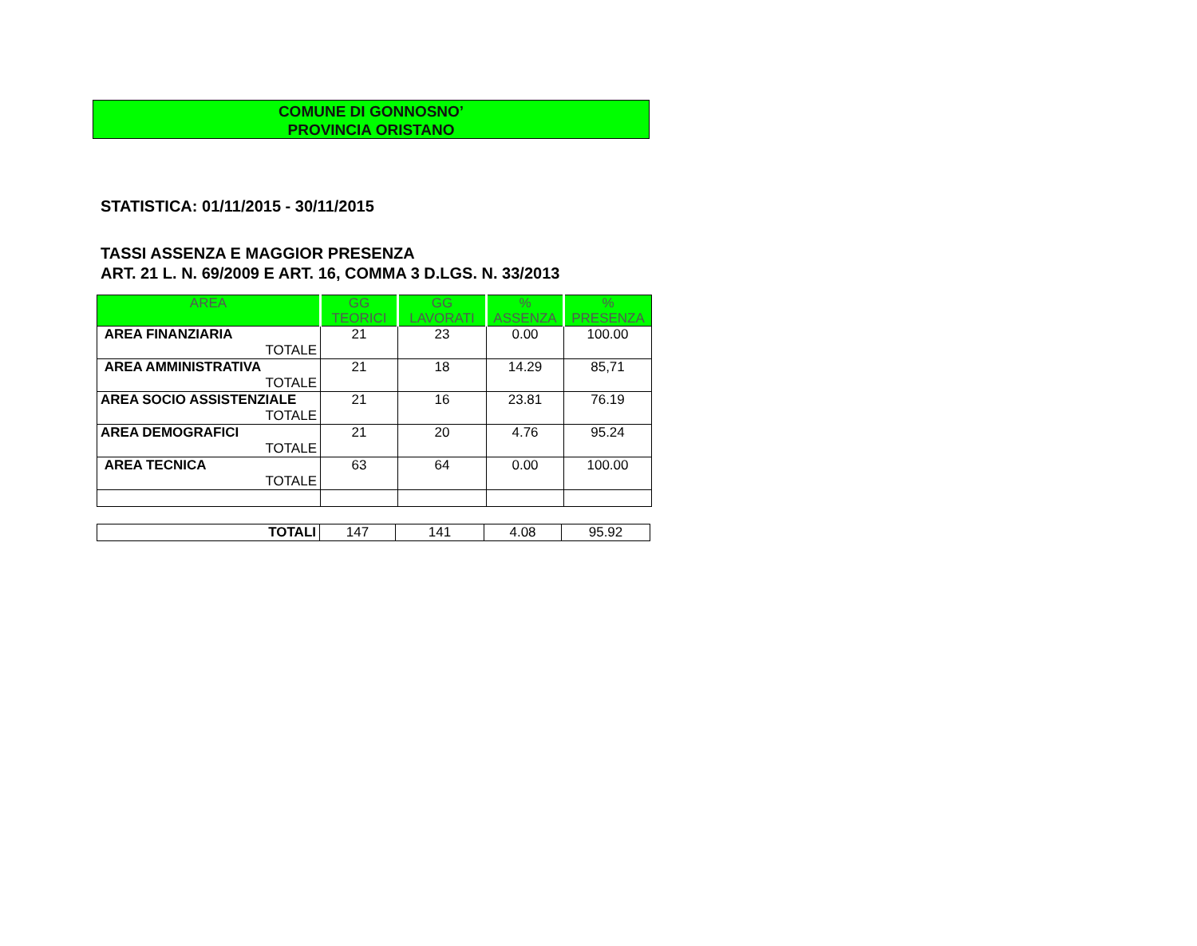COMUNE DI GONNOSNO’
PROVINCIA ORISTANO
STATISTICA: 01/11/2015 - 30/11/2015
TASSI ASSENZA E MAGGIOR PRESENZA
ART. 21 L. N. 69/2009 E ART. 16, COMMA 3 D.LGS. N. 33/2013
| AREA | GG TEORICI | GG LAVORATI | % ASSENZA | % PRESENZA |
| --- | --- | --- | --- | --- |
| AREA FINANZIARIA TOTALE | 21 | 23 | 0.00 | 100.00 |
| AREA AMMINISTRATIVA TOTALE | 21 | 18 | 14.29 | 85,71 |
| AREA SOCIO ASSISTENZIALE TOTALE | 21 | 16 | 23.81 | 76.19 |
| AREA DEMOGRAFICI TOTALE | 21 | 20 | 4.76 | 95.24 |
| AREA TECNICA TOTALE | 63 | 64 | 0.00 | 100.00 |
| TOTALI | 147 | 141 | 4.08 | 95.92 |